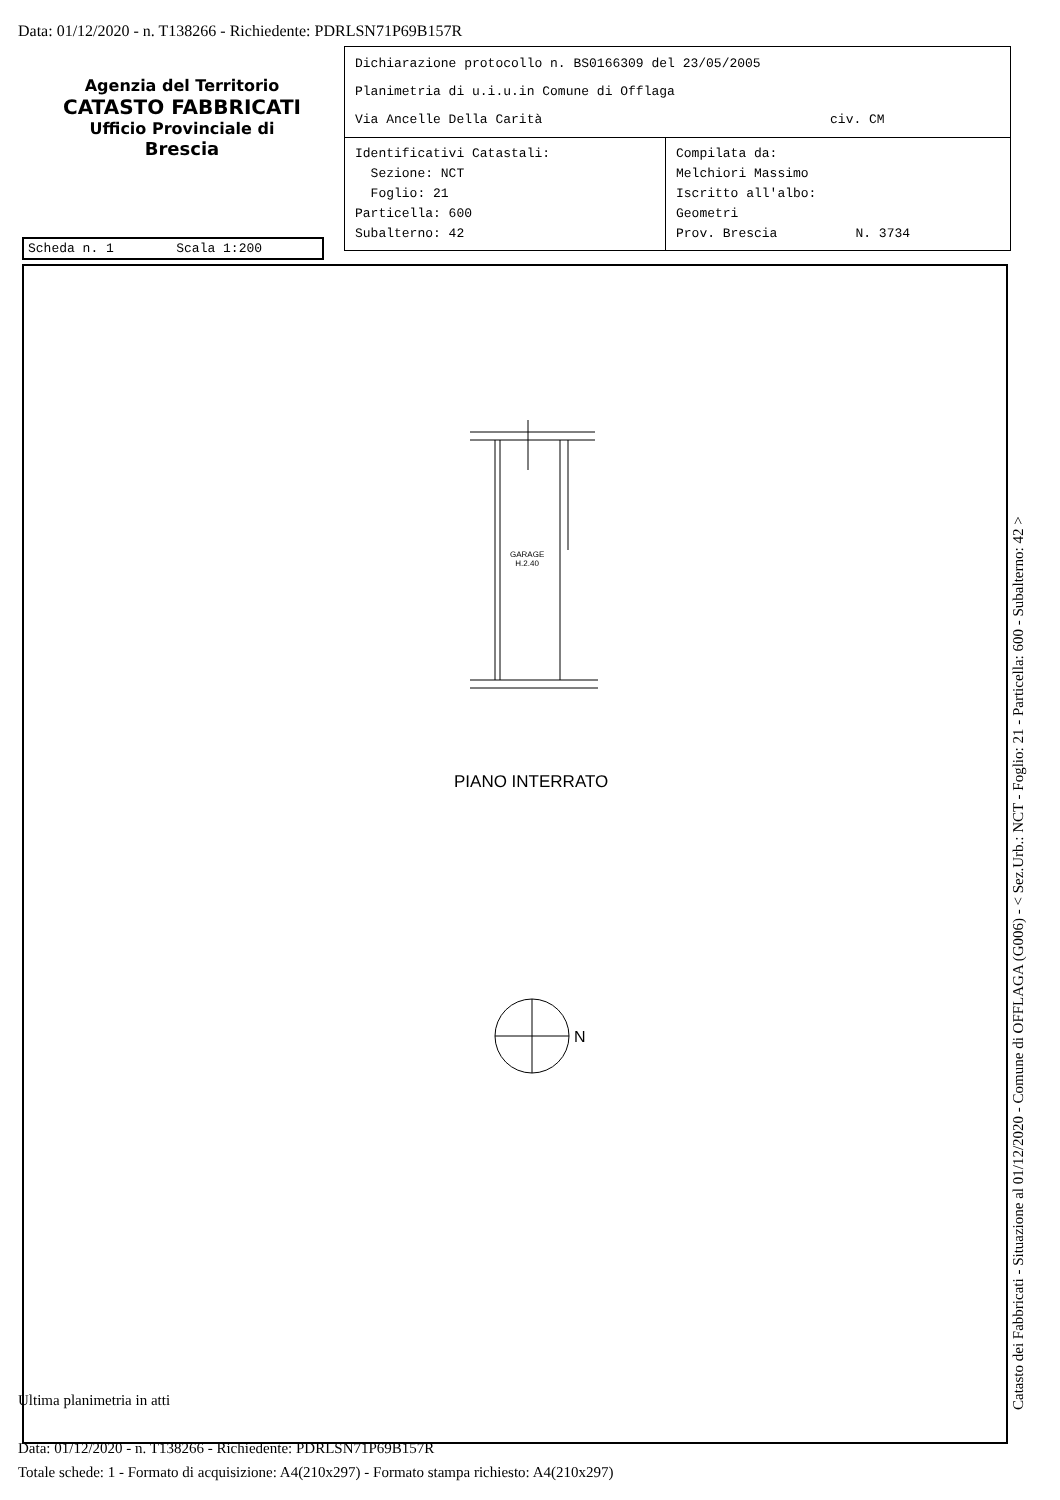Data: 01/12/2020 - n. T138266 - Richiedente: PDRLSN71P69B157R
Agenzia del Territorio
CATASTO FABBRICATI
Ufficio Provinciale di
Brescia
Dichiarazione protocollo n. BS0166309 del 23/05/2005
Planimetria di u.i.u.in Comune di Offlaga
Via Ancelle Della Carità civ. CM
Identificativi Catastali:
Sezione: NCT
Foglio: 21
Particella: 600
Subalterno: 42
Compilata da:
Melchiori Massimo
Iscritto all'albo:
Geometri
Prov. Brescia N. 3734
Scheda n. 1 Scala 1:200
GARAGE
H.2.40
PIANO INTERRATO
N
Ultima planimetria in atti
Data: 01/12/2020 - n. T138266 - Richiedente: PDRLSN71P69B157R
Totale schede: 1 - Formato di acquisizione: A4(210x297) - Formato stampa richiesto: A4(210x297)
Catasto dei Fabbricati - Situazione al 01/12/2020 - Comune di OFFLAGA (G006) - < Sez.Urb.: NCT - Foglio: 21 - Particella: 600 - Subalterno: 42 >